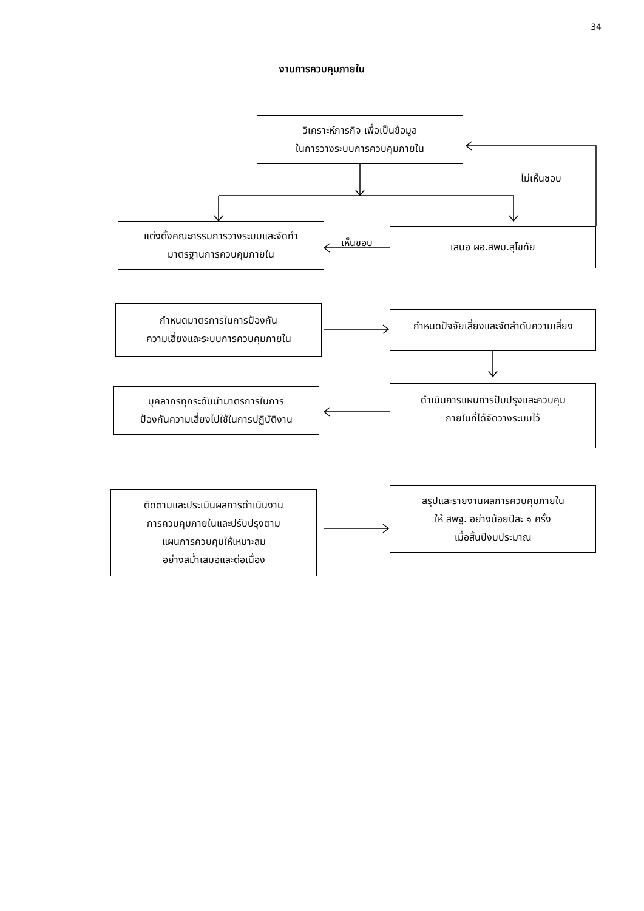34
งานการควบคุมภายใน
วิเคราะห์ภารกิจ เพื่อเป็นข้อมูล
ในการวางระบบการควบคุมภายใน
ไม่เห็นชอบ
แต่งตั้งคณะกรรมการวางระบบและจัดทำ
มาตรฐานการควบคุมภายใน
เห็นชอบ
เสนอ ผอ.สพม.สุโขทัย
กำหนดมาตรการในการป้องกัน
ความเสี่ยงและระบบการควบคุมภายใน
กำหนดปัจจัยเสี่ยงและจัดลำดับความเสี่ยง
บุคลากรทุกระดับนำมาตรการในการ
ป้องกันความเสี่ยงไปใช้ในการปฏิบัติงาน
ดำเนินการแผนการปับปรุงและควบคุม
ภายในที่ได้จัดวางระบบไว้
ติดตามและประเมินผลการดำเนินงาน
การควบคุมภายในและปรับปรุงตาม
แผนการควบคุมให้เหมาะสม
อย่างสม่ำเสมอและต่อเนื่อง
สรุปและรายงานผลการควบคุมภายใน
ให้ สพฐ. อย่างน้อยปีละ ๑ ครั้ง
เมื่อสิ้นปีงบประมาณ